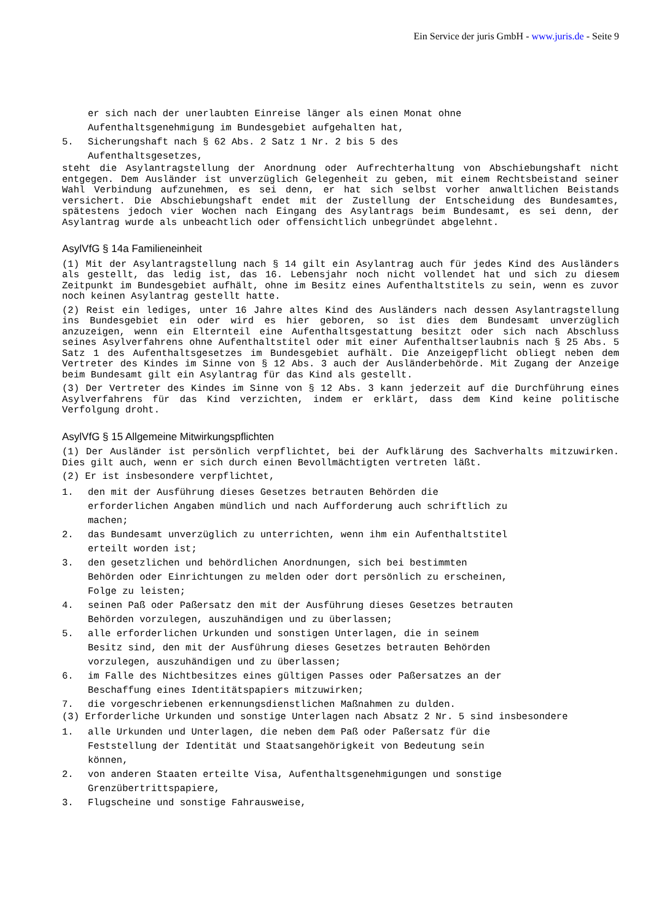Ein Service der juris GmbH - www.juris.de - Seite 9
er sich nach der unerlaubten Einreise länger als einen Monat ohne
Aufenthaltsgenehmigung im Bundesgebiet aufgehalten hat,
5. Sicherungshaft nach § 62 Abs. 2 Satz 1 Nr. 2 bis 5 des
Aufenthaltsgesetzes,
steht die Asylantragstellung der Anordnung oder Aufrechterhaltung von Abschiebungshaft nicht entgegen. Dem Ausländer ist unverzüglich Gelegenheit zu geben, mit einem Rechtsbeistand seiner Wahl Verbindung aufzunehmen, es sei denn, er hat sich selbst vorher anwaltlichen Beistands versichert. Die Abschiebungshaft endet mit der Zustellung der Entscheidung des Bundesamtes, spätestens jedoch vier Wochen nach Eingang des Asylantrags beim Bundesamt, es sei denn, der Asylantrag wurde als unbeachtlich oder offensichtlich unbegründet abgelehnt.
AsylVfG § 14a Familieneinheit
(1) Mit der Asylantragstellung nach § 14 gilt ein Asylantrag auch für jedes Kind des Ausländers als gestellt, das ledig ist, das 16. Lebensjahr noch nicht vollendet hat und sich zu diesem Zeitpunkt im Bundesgebiet aufhält, ohne im Besitz eines Aufenthaltstitels zu sein, wenn es zuvor noch keinen Asylantrag gestellt hatte.
(2) Reist ein lediges, unter 16 Jahre altes Kind des Ausländers nach dessen Asylantragstellung ins Bundesgebiet ein oder wird es hier geboren, so ist dies dem Bundesamt unverzüglich anzuzeigen, wenn ein Elternteil eine Aufenthaltsgestattung besitzt oder sich nach Abschluss seines Asylverfahrens ohne Aufenthaltstitel oder mit einer Aufenthaltserlaubnis nach § 25 Abs. 5 Satz 1 des Aufenthaltsgesetzes im Bundesgebiet aufhält. Die Anzeigepflicht obliegt neben dem Vertreter des Kindes im Sinne von § 12 Abs. 3 auch der Ausländerbehörde. Mit Zugang der Anzeige beim Bundesamt gilt ein Asylantrag für das Kind als gestellt.
(3) Der Vertreter des Kindes im Sinne von § 12 Abs. 3 kann jederzeit auf die Durchführung eines Asylverfahrens für das Kind verzichten, indem er erklärt, dass dem Kind keine politische Verfolgung droht.
AsylVfG § 15 Allgemeine Mitwirkungspflichten
(1) Der Ausländer ist persönlich verpflichtet, bei der Aufklärung des Sachverhalts mitzuwirken. Dies gilt auch, wenn er sich durch einen Bevollmächtigten vertreten läßt.
(2) Er ist insbesondere verpflichtet,
1. den mit der Ausführung dieses Gesetzes betrauten Behörden die
erforderlichen Angaben mündlich und nach Aufforderung auch schriftlich zu
machen;
2. das Bundesamt unverzüglich zu unterrichten, wenn ihm ein Aufenthaltstitel
erteilt worden ist;
3. den gesetzlichen und behördlichen Anordnungen, sich bei bestimmten
Behörden oder Einrichtungen zu melden oder dort persönlich zu erscheinen,
Folge zu leisten;
4. seinen Paß oder Paßersatz den mit der Ausführung dieses Gesetzes betrauten
Behörden vorzulegen, auszuhändigen und zu überlassen;
5. alle erforderlichen Urkunden und sonstigen Unterlagen, die in seinem
Besitz sind, den mit der Ausführung dieses Gesetzes betrauten Behörden
vorzulegen, auszuhändigen und zu überlassen;
6. im Falle des Nichtbesitzes eines gültigen Passes oder Paßersatzes an der
Beschaffung eines Identitätspapiers mitzuwirken;
7. die vorgeschriebenen erkennungsdienstlichen Maßnahmen zu dulden.
(3) Erforderliche Urkunden und sonstige Unterlagen nach Absatz 2 Nr. 5 sind insbesondere
1. alle Urkunden und Unterlagen, die neben dem Paß oder Paßersatz für die
Feststellung der Identität und Staatsangehörigkeit von Bedeutung sein
können,
2. von anderen Staaten erteilte Visa, Aufenthaltsgenehmigungen und sonstige
Grenzübertrittspapiere,
3. Flugscheine und sonstige Fahrausweise,